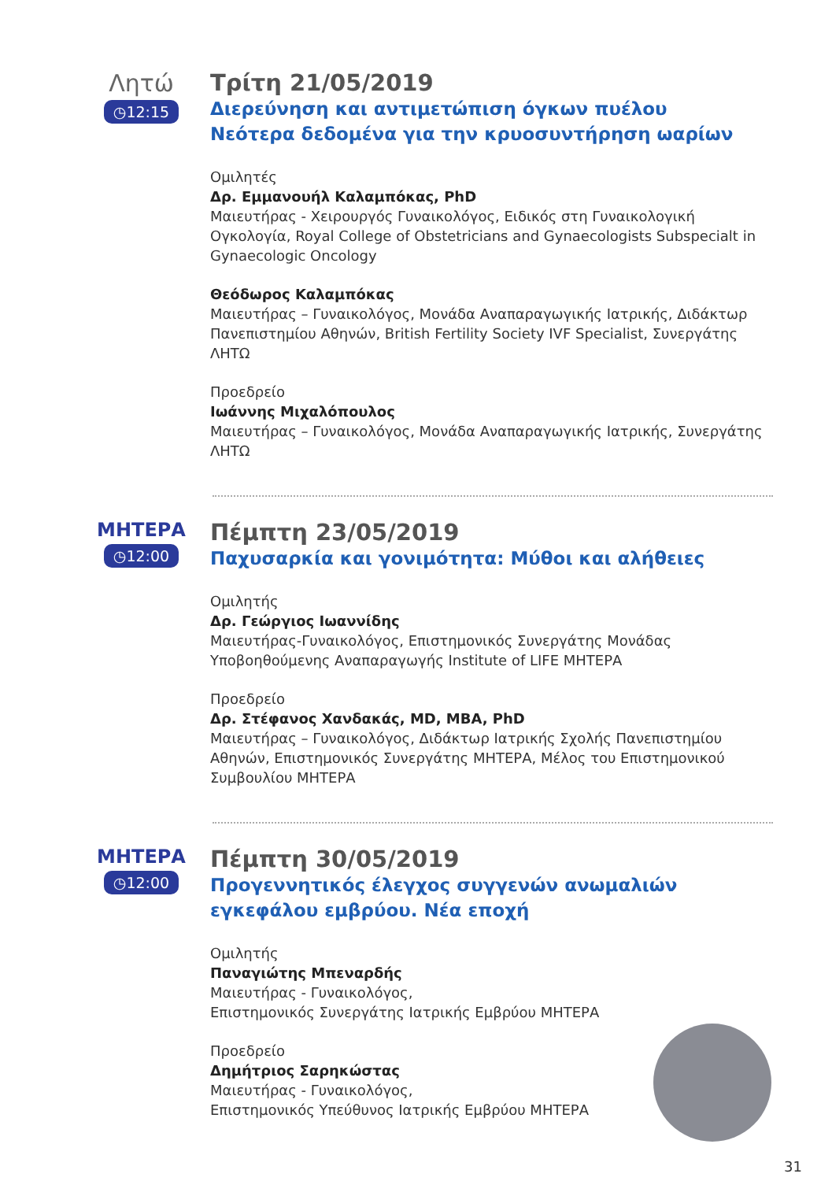Λητώ
◷12:15
Τρίτη 21/05/2019
Διερεύνηση και αντιμετώπιση όγκων πυέλου
Νεότερα δεδομένα για την κρυοσυντήρηση ωαρίων
Ομιλητές
Δρ. Εμμανουήλ Καλαμπόκας, PhD
Μαιευτήρας - Χειρουργός Γυναικολόγος, Ειδικός στη Γυναικολογική Ογκολογία, Royal College of Obstetricians and Gynaecologists Subspecialt in Gynaecologic Oncology
Θεόδωρος Καλαμπόκας
Μαιευτήρας – Γυναικολόγος, Μονάδα Αναπαραγωγικής Ιατρικής, Διδάκτωρ Πανεπιστημίου Αθηνών, British Fertility Society IVF Specialist, Συνεργάτης ΛΗΤΩ
Προεδρείο
Ιωάννης Μιχαλόπουλος
Μαιευτήρας – Γυναικολόγος, Μονάδα Αναπαραγωγικής Ιατρικής, Συνεργάτης ΛΗΤΩ
ΜΗΤΕΡΑ
◷12:00
Πέμπτη 23/05/2019
Παχυσαρκία και γονιμότητα: Μύθοι και αλήθειες
Ομιλητής
Δρ. Γεώργιος Ιωαννίδης
Μαιευτήρας-Γυναικολόγος, Επιστημονικός Συνεργάτης Μονάδας Υποβοηθούμενης Αναπαραγωγής Institute of LIFE ΜΗΤΕΡΑ
Προεδρείο
Δρ. Στέφανος Χανδακάς, MD, MBA, PhD
Μαιευτήρας – Γυναικολόγος, Διδάκτωρ Ιατρικής Σχολής Πανεπιστημίου Αθηνών, Επιστημονικός Συνεργάτης ΜΗΤΕΡΑ, Μέλος του Επιστημονικού Συμβουλίου ΜΗΤΕΡΑ
ΜΗΤΕΡΑ
◷12:00
Πέμπτη 30/05/2019
Προγεννητικός έλεγχος συγγενών ανωμαλιών
εγκεφάλου εμβρύου. Νέα εποχή
Ομιλητής
Παναγιώτης Μπεναρδής
Μαιευτήρας - Γυναικολόγος,
Επιστημονικός Συνεργάτης Ιατρικής Εμβρύου ΜΗΤΕΡΑ
Προεδρείο
Δημήτριος Σαρηκώστας
Μαιευτήρας - Γυναικολόγος,
Επιστημονικός Υπεύθυνος Ιατρικής Εμβρύου ΜΗΤΕΡΑ
31